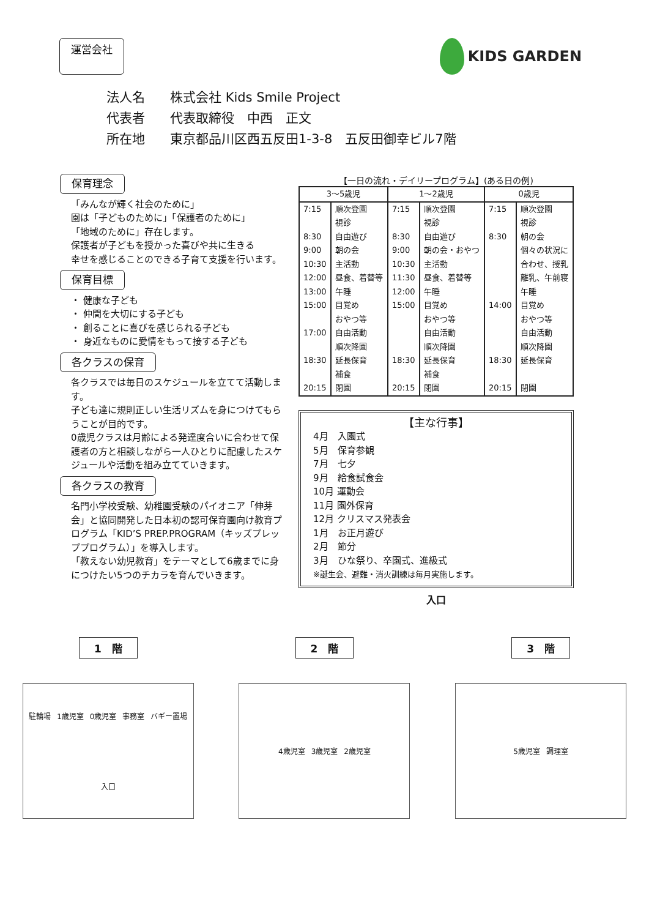運営会社
KIDS GARDEN
法人名 株式会社 Kids Smile Project
代表者 代表取締役　中西　正文
所在地 東京都品川区西五反田1-3-8　五反田御幸ビル7階
保育理念
「みんなが輝く社会のために」
園は「子どものために」「保護者のために」
「地域のために」存在します。
保護者が子どもを授かった喜びや共に生きる
幸せを感じることのできる子育て支援を行います。
保育目標
・ 健康な子ども
・ 仲間を大切にする子ども
・ 創ることに喜びを感じられる子ども
・ 身近なものに愛情をもって接する子ども
各クラスの保育
各クラスでは毎日のスケジュールを立てて活動します。
子ども達に規則正しい生活リズムを身につけてもらうことが目的です。
0歳児クラスは月齢による発達度合いに合わせて保護者の方と相談しながら一人ひとりに配慮したスケジュールや活動を組み立てていきます。
各クラスの教育
名門小学校受験、幼稚園受験のパイオニア「伸芽会」と協同開発した日本初の認可保育園向け教育プログラム「KID’S PREP.PROGRAM（キッズプレッププログラム）」を導入します。
「教えない幼児教育」をテーマとして6歳までに身につけたい5つのチカラを育んでいきます。
【一日の流れ・デイリープログラム】(ある日の例)
| 3～5歳児 | | 1～2歳児 | | 0歳児 | |
| --- | --- | --- | --- | --- | --- |
| 7:15 | 順次登園 | 7:15 | 順次登園 | 7:15 | 順次登園 |
| | 視診 | | 視診 | | 視診 |
| 8:30 | 自由遊び | 8:30 | 自由遊び | 8:30 | 朝の会 |
| 9:00 | 朝の会 | 9:00 | 朝の会・おやつ | | 個々の状況に |
| 10:30 | 主活動 | 10:30 | 主活動 | | 合わせ、授乳 |
| 12:00 | 昼食、着替等 | 11:30 | 昼食、着替等 | | 離乳、午前寝 |
| 13:00 | 午睡 | 12:00 | 午睡 | | 午睡 |
| 15:00 | 目覚め | 15:00 | 目覚め | 14:00 | 目覚め |
| | おやつ等 | | おやつ等 | | おやつ等 |
| 17:00 | 自由活動 | | 自由活動 | | 自由活動 |
| | 順次降園 | | 順次降園 | | 順次降園 |
| 18:30 | 延長保育 | 18:30 | 延長保育 | 18:30 | 延長保育 |
| | 補食 | | 補食 | | |
| 20:15 | 閉園 | 20:15 | 閉園 | 20:15 | 閉園 |
【主な行事】
4月　入園式
5月　保育参観
7月　七夕
9月　給食試食会
10月 運動会
11月 園外保育
12月 クリスマス発表会
1月　お正月遊び
2月　節分
3月　ひな祭り、卒園式、進級式
※誕生会、避難・消火訓練は毎月実施します。
入口
1　階
駐輪場 1歳児室 0歳児室 事務室 バギー置場 入口
2　階
4歳児室 3歳児室 2歳児室
3　階
5歳児室 調理室